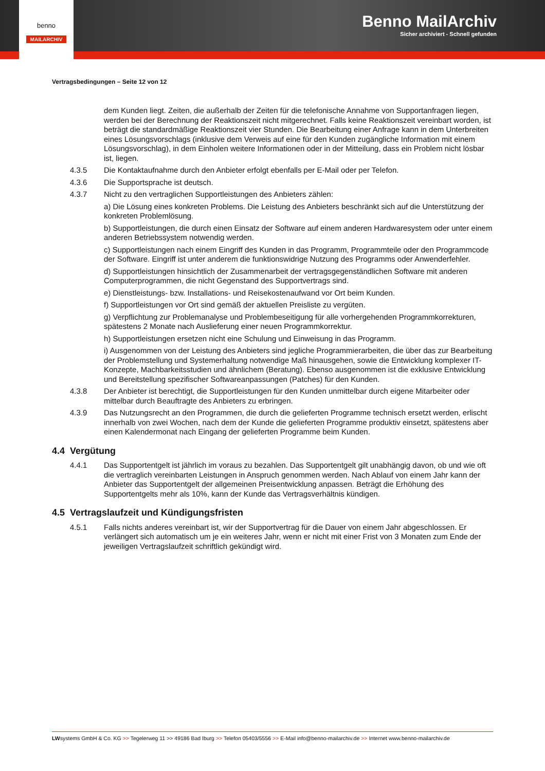Benno MailArchiv
Sicher archiviert - Schnell gefunden
benno
MAILARCHIV
Vertragsbedingungen – Seite 12 von 12
dem Kunden liegt. Zeiten, die außerhalb der Zeiten für die telefonische Annahme von Supportanfragen liegen, werden bei der Berechnung der Reaktionszeit nicht mitgerechnet. Falls keine Reaktionszeit vereinbart worden, ist beträgt die standardmäßige Reaktionszeit vier Stunden. Die Bearbeitung einer Anfrage kann in dem Unterbreiten eines Lösungsvorschlags (inklusive dem Verweis auf eine für den Kunden zugängliche Information mit einem Lösungsvorschlag), in dem Einholen weitere Informationen oder in der Mitteilung, dass ein Problem nicht lösbar ist, liegen.
4.3.5 Die Kontaktaufnahme durch den Anbieter erfolgt ebenfalls per E-Mail oder per Telefon.
4.3.6 Die Supportsprache ist deutsch.
4.3.7 Nicht zu den vertraglichen Supportleistungen des Anbieters zählen:
a) Die Lösung eines konkreten Problems. Die Leistung des Anbieters beschränkt sich auf die Unterstützung der konkreten Problemlösung.
b) Supportleistungen, die durch einen Einsatz der Software auf einem anderen Hardwaresystem oder unter einem anderen Betriebssystem notwendig werden.
c) Supportleistungen nach einem Eingriff des Kunden in das Programm, Programmteile oder den Programmcode der Software. Eingriff ist unter anderem die funktionswidrige Nutzung des Programms oder Anwenderfehler.
d) Supportleistungen hinsichtlich der Zusammenarbeit der vertragsgegenständlichen Software mit anderen Computerprogrammen, die nicht Gegenstand des Supportvertrags sind.
e) Dienstleistungs- bzw. Installations- und Reisekostenaufwand vor Ort beim Kunden.
f) Supportleistungen vor Ort sind gemäß der aktuellen Preisliste zu vergüten.
g) Verpflichtung zur Problemanalyse und Problembeseitigung für alle vorhergehenden Programmkorrekturen, spätestens 2 Monate nach Auslieferung einer neuen Programmkorrektur.
h) Supportleistungen ersetzen nicht eine Schulung und Einweisung in das Programm.
i) Ausgenommen von der Leistung des Anbieters sind jegliche Programmierarbeiten, die über das zur Bearbeitung der Problemstellung und Systemerhaltung notwendige Maß hinausgehen, sowie die Entwicklung komplexer IT-Konzepte, Machbarkeitsstudien und ähnlichem (Beratung). Ebenso ausgenommen ist die exklusive Entwicklung und Bereitstellung spezifischer Softwareanpassungen (Patches) für den Kunden.
4.3.8 Der Anbieter ist berechtigt, die Supportleistungen für den Kunden unmittelbar durch eigene Mitarbeiter oder mittelbar durch Beauftragte des Anbieters zu erbringen.
4.3.9 Das Nutzungsrecht an den Programmen, die durch die gelieferten Programme technisch ersetzt werden, erlischt innerhalb von zwei Wochen, nach dem der Kunde die gelieferten Programme produktiv einsetzt, spätestens aber einen Kalendermonat nach Eingang der gelieferten Programme beim Kunden.
4.4 Vergütung
4.4.1 Das Supportentgelt ist jährlich im voraus zu bezahlen. Das Supportentgelt gilt unabhängig davon, ob und wie oft die vertraglich vereinbarten Leistungen in Anspruch genommen werden. Nach Ablauf von einem Jahr kann der Anbieter das Supportentgelt der allgemeinen Preisentwicklung anpassen. Beträgt die Erhöhung des Supportentgelts mehr als 10%, kann der Kunde das Vertragsverhältnis kündigen.
4.5 Vertragslaufzeit und Kündigungsfristen
4.5.1 Falls nichts anderes vereinbart ist, wir der Supportvertrag für die Dauer von einem Jahr abgeschlossen. Er verlängert sich automatisch um je ein weiteres Jahr, wenn er nicht mit einer Frist von 3 Monaten zum Ende der jeweiligen Vertragslaufzeit schriftlich gekündigt wird.
LWsystems GmbH & Co. KG >> Tegelerweg 11 >> 49186 Bad Iburg >> Telefon 05403/5556 >> E-Mail info@benno-mailarchiv.de >> Internet www.benno-mailarchiv.de